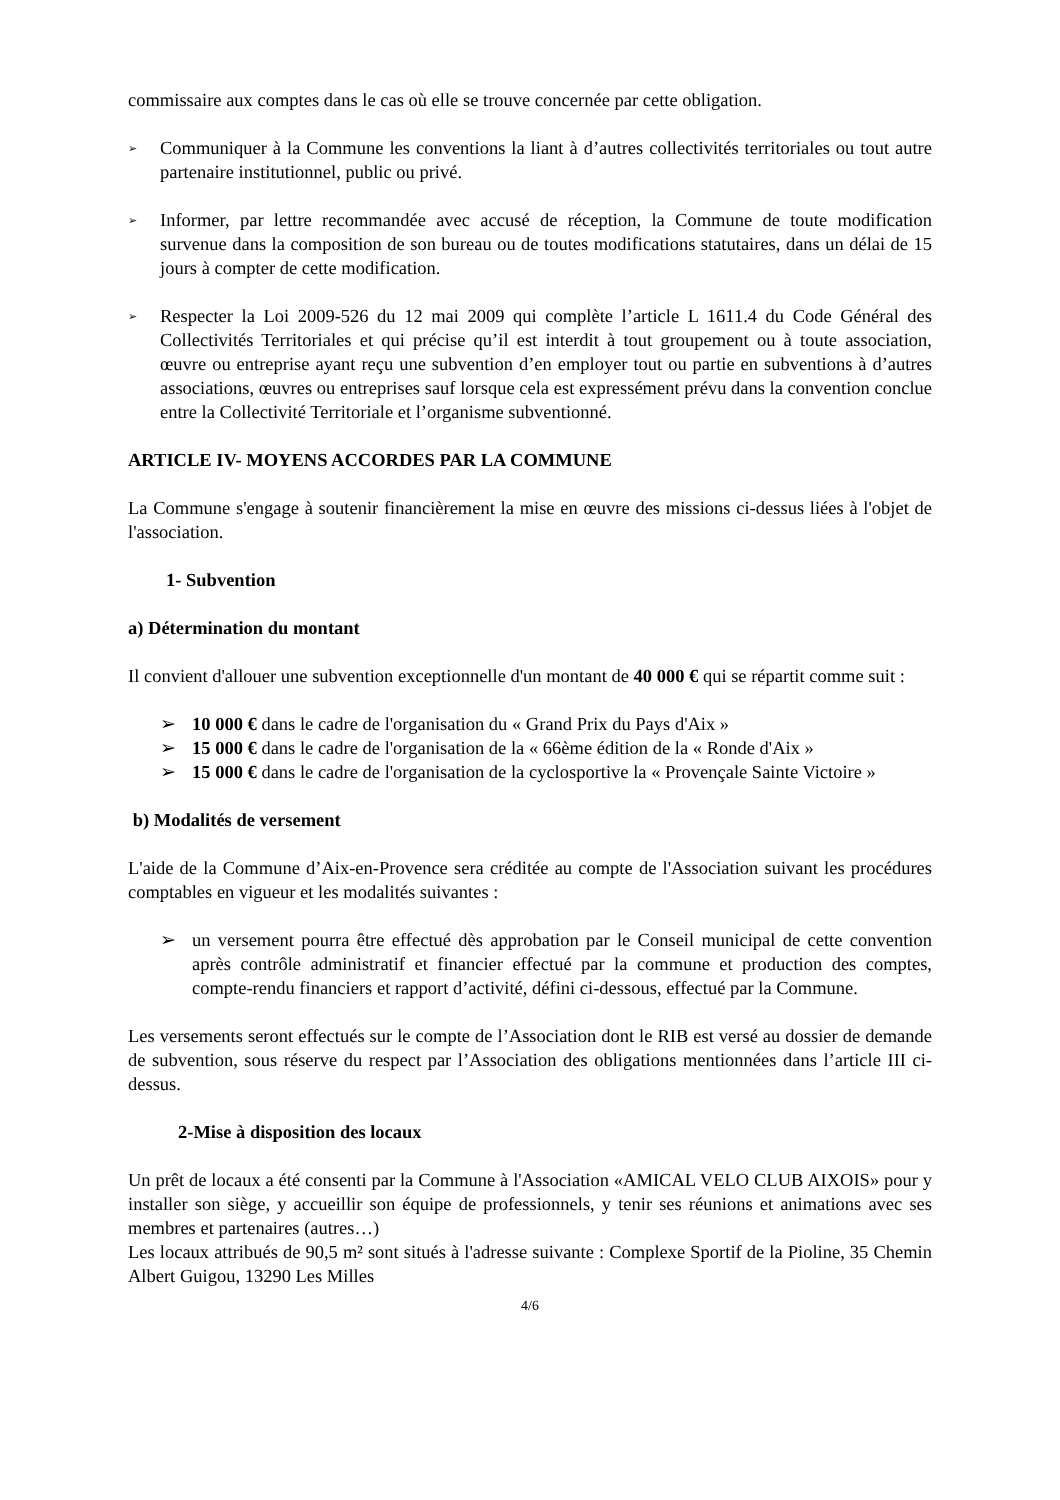commissaire aux comptes dans le cas où elle se trouve concernée par cette obligation.
➢
Communiquer à la Commune les conventions la liant à d’autres collectivités territoriales ou tout autre partenaire institutionnel, public ou privé.
➢
Informer, par lettre recommandée avec accusé de réception, la Commune de toute modification survenue dans la composition de son bureau ou de toutes modifications statutaires, dans un délai de 15 jours à compter de cette modification.
➢
Respecter la Loi 2009-526 du 12 mai 2009 qui complète l’article L 1611.4 du Code Général des Collectivités Territoriales et qui précise qu’il est interdit à tout groupement ou à toute association, œuvre ou entreprise ayant reçu une subvention d’en employer tout ou partie en subventions à d’autres associations, œuvres ou entreprises sauf lorsque cela est expressément prévu dans la convention conclue entre la Collectivité Territoriale et l’organisme subventionné.
ARTICLE IV- MOYENS ACCORDES PAR LA COMMUNE
La Commune s'engage à soutenir financièrement la mise en œuvre des missions ci-dessus liées à l'objet de l'association.
1- Subvention
a) Détermination du montant
Il convient d'allouer une subvention exceptionnelle d'un montant de 40 000 € qui se répartit comme suit :
➢ 10 000 € dans le cadre de l'organisation du « Grand Prix du Pays d'Aix »
➢ 15 000 € dans le cadre de l'organisation de la « 66ème édition de la « Ronde d'Aix »
➢ 15 000 € dans le cadre de l'organisation de la cyclosportive la « Provençale Sainte Victoire »
b) Modalités de versement
L'aide de la Commune d’Aix-en-Provence sera créditée au compte de l'Association suivant les procédures comptables en vigueur et les modalités suivantes :
➢ un versement pourra être effectué dès approbation par le Conseil municipal de cette convention après contrôle administratif et financier effectué par la commune et production des comptes, compte-rendu financiers et rapport d’activité, défini ci-dessous, effectué par la Commune.
Les versements seront effectués sur le compte de l’Association dont le RIB est versé au dossier de demande de subvention, sous réserve du respect par l’Association des obligations mentionnées dans l’article III ci-dessus.
2-Mise à disposition des locaux
Un prêt de locaux a été consenti par la Commune à l'Association «AMICAL VELO CLUB AIXOIS» pour y installer son siège, y accueillir son équipe de professionnels, y tenir ses réunions et animations avec ses membres et partenaires (autres…)
Les locaux attribués de 90,5 m² sont situés à l'adresse suivante : Complexe Sportif de la Pioline, 35 Chemin Albert Guigou, 13290 Les Milles
4/6